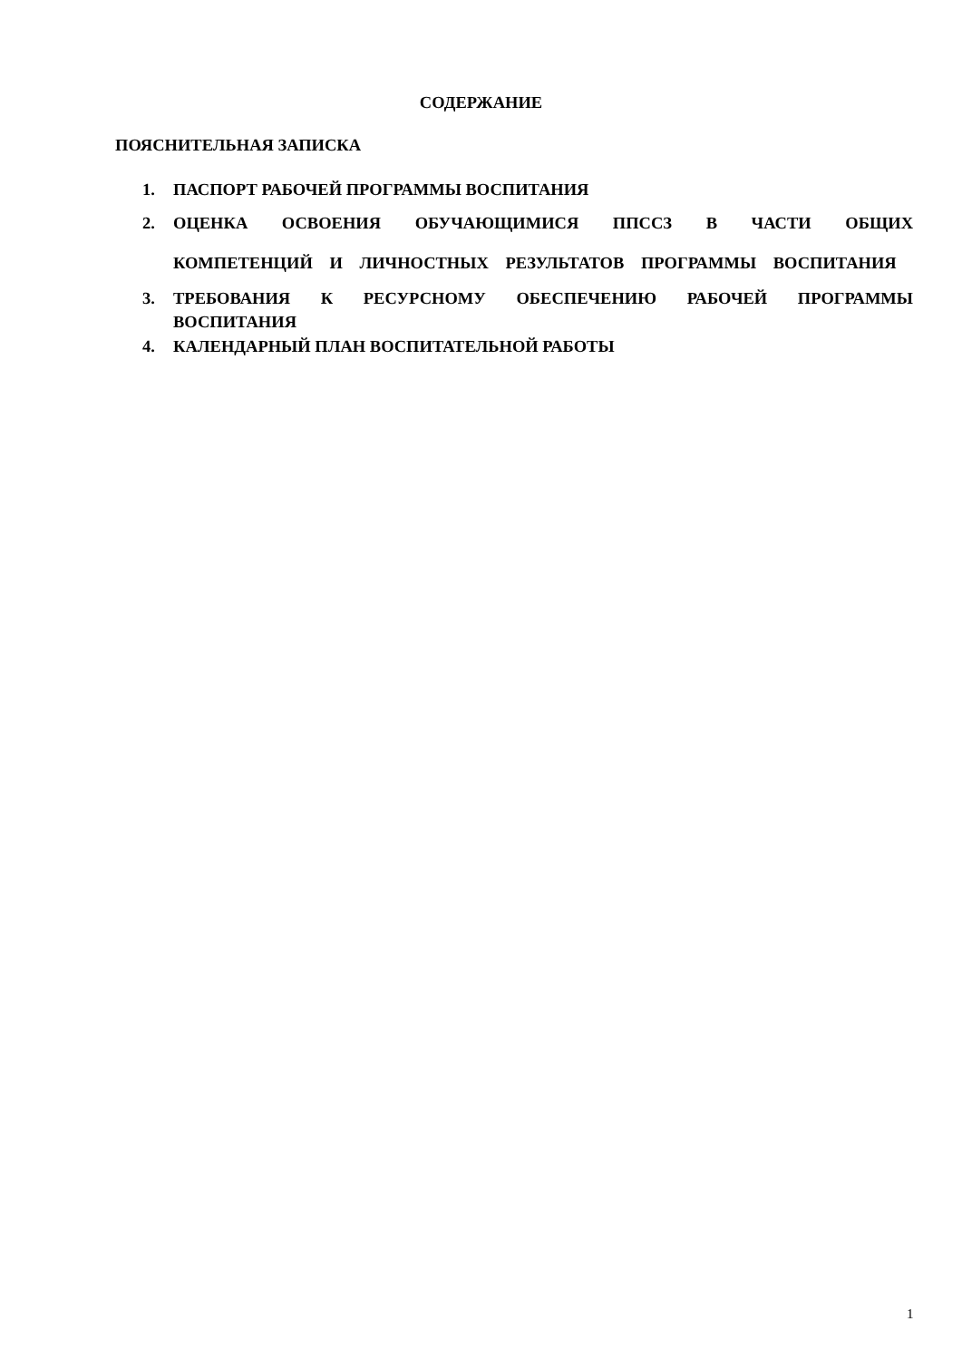СОДЕРЖАНИЕ
ПОЯСНИТЕЛЬНАЯ ЗАПИСКА
1. ПАСПОРТ РАБОЧЕЙ ПРОГРАММЫ ВОСПИТАНИЯ
2. ОЦЕНКА ОСВОЕНИЯ ОБУЧАЮЩИМИСЯ ППССЗ В ЧАСТИ ОБЩИХ КОМПЕТЕНЦИЙ И ЛИЧНОСТНЫХ РЕЗУЛЬТАТОВ ПРОГРАММЫ ВОСПИТАНИЯ
3. ТРЕБОВАНИЯ К РЕСУРСНОМУ ОБЕСПЕЧЕНИЮ РАБОЧЕЙ ПРОГРАММЫ ВОСПИТАНИЯ
4. КАЛЕНДАРНЫЙ ПЛАН ВОСПИТАТЕЛЬНОЙ РАБОТЫ
1